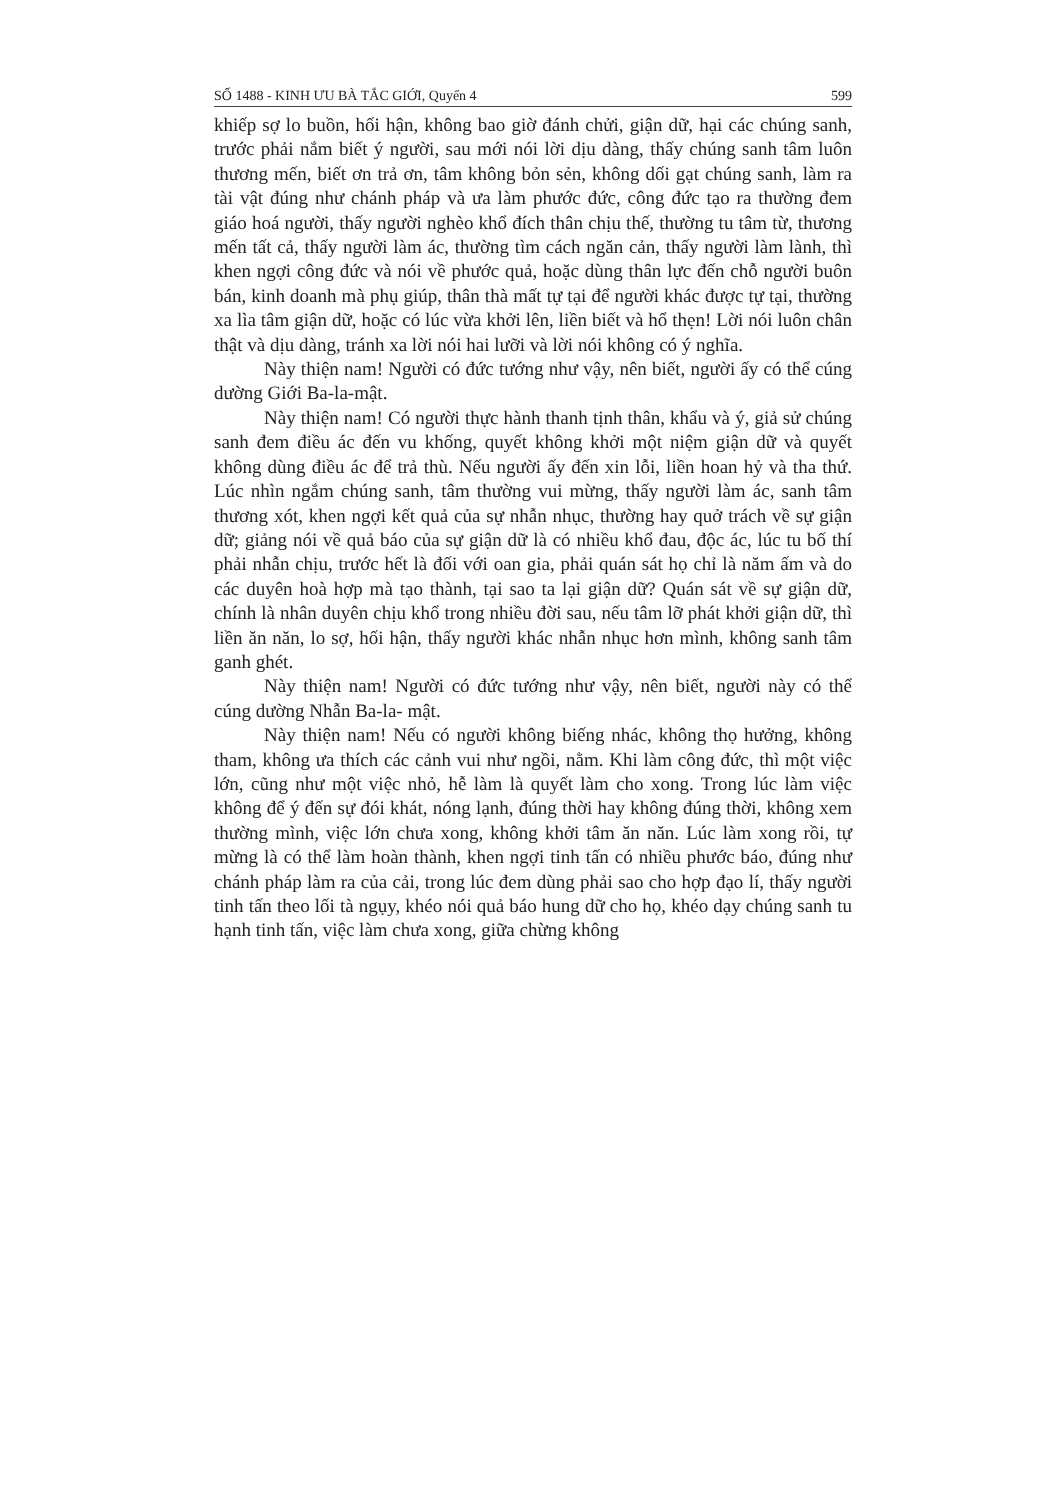SỐ 1488 - KINH ƯU BÀ TẮC GIỚI, Quyển 4 599
khiếp sợ lo buồn, hối hận, không bao giờ đánh chửi, giận dữ, hại các chúng sanh, trước phải nắm biết ý người, sau mới nói lời dịu dàng, thấy chúng sanh tâm luôn thương mến, biết ơn trả ơn, tâm không bỏn sẻn, không dối gạt chúng sanh, làm ra tài vật đúng như chánh pháp và ưa làm phước đức, công đức tạo ra thường đem giáo hoá người, thấy người nghèo khổ đích thân chịu thế, thường tu tâm từ, thương mến tất cả, thấy người làm ác, thường tìm cách ngăn cản, thấy người làm lành, thì khen ngợi công đức và nói về phước quả, hoặc dùng thân lực đến chỗ người buôn bán, kinh doanh mà phụ giúp, thân thà mất tự tại để người khác được tự tại, thường xa lìa tâm giận dữ, hoặc có lúc vừa khởi lên, liền biết và hổ thẹn! Lời nói luôn chân thật và dịu dàng, tránh xa lời nói hai lưỡi và lời nói không có ý nghĩa.
Này thiện nam! Người có đức tướng như vậy, nên biết, người ấy có thể cúng dường Giới Ba-la-mật.
Này thiện nam! Có người thực hành thanh tịnh thân, khẩu và ý, giả sử chúng sanh đem điều ác đến vu khống, quyết không khởi một niệm giận dữ và quyết không dùng điều ác để trả thù. Nếu người ấy đến xin lỗi, liền hoan hỷ và tha thứ. Lúc nhìn ngắm chúng sanh, tâm thường vui mừng, thấy người làm ác, sanh tâm thương xót, khen ngợi kết quả của sự nhẫn nhục, thường hay quở trách về sự giận dữ; giảng nói về quả báo của sự giận dữ là có nhiều khổ đau, độc ác, lúc tu bố thí phải nhẫn chịu, trước hết là đối với oan gia, phải quán sát họ chỉ là năm ấm và do các duyên hoà hợp mà tạo thành, tại sao ta lại giận dữ? Quán sát về sự giận dữ, chính là nhân duyên chịu khổ trong nhiều đời sau, nếu tâm lỡ phát khởi giận dữ, thì liền ăn năn, lo sợ, hối hận, thấy người khác nhẫn nhục hơn mình, không sanh tâm ganh ghét.
Này thiện nam! Người có đức tướng như vậy, nên biết, người này có thể cúng dường Nhẫn Ba-la- mật.
Này thiện nam! Nếu có người không biếng nhác, không thọ hưởng, không tham, không ưa thích các cảnh vui như ngồi, nằm. Khi làm công đức, thì một việc lớn, cũng như một việc nhỏ, hễ làm là quyết làm cho xong. Trong lúc làm việc không để ý đến sự đói khát, nóng lạnh, đúng thời hay không đúng thời, không xem thường mình, việc lớn chưa xong, không khởi tâm ăn năn. Lúc làm xong rồi, tự mừng là có thể làm hoàn thành, khen ngợi tinh tấn có nhiều phước báo, đúng như chánh pháp làm ra của cải, trong lúc đem dùng phải sao cho hợp đạo lí, thấy người tinh tấn theo lối tà ngụy, khéo nói quả báo hung dữ cho họ, khéo dạy chúng sanh tu hạnh tinh tấn, việc làm chưa xong, giữa chừng không